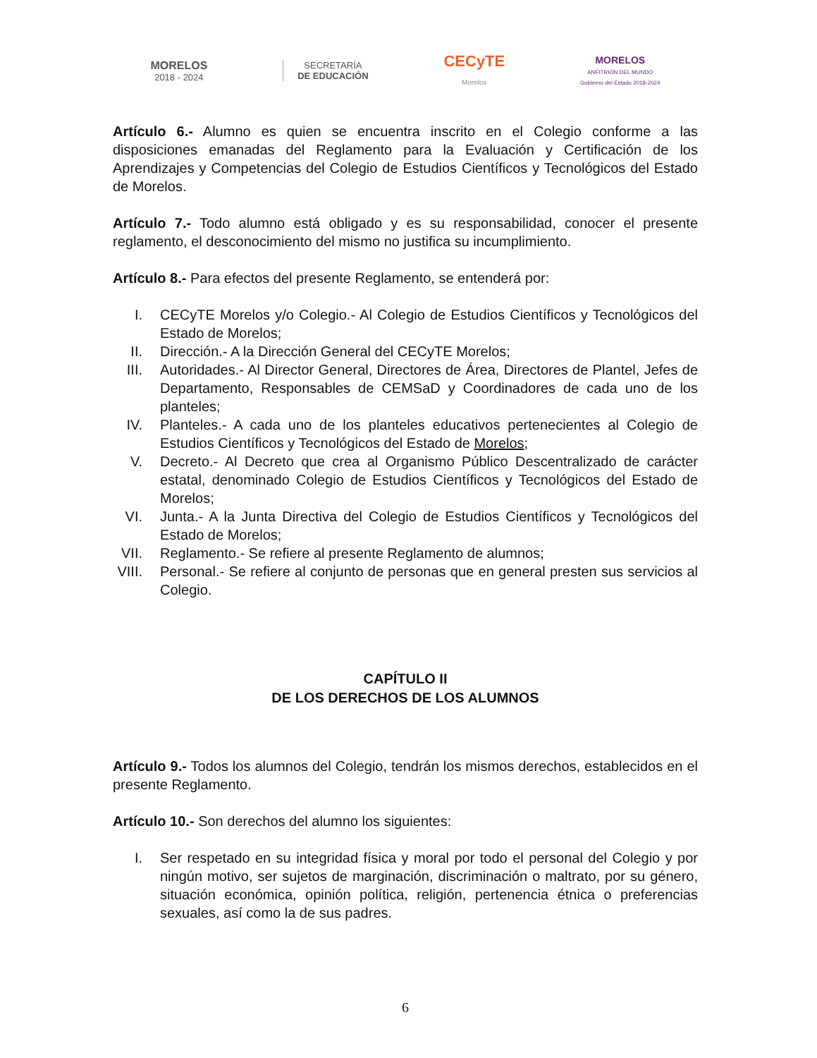MORELOS
2018 - 2024
SECRETARÍA
DE EDUCACIÓN
CECyTE
Morelos
MORELOS
ANFITRIÓN DEL MUNDO
Gobierno del Estado 2018-2024
Artículo 6.- Alumno es quien se encuentra inscrito en el Colegio conforme a las disposiciones emanadas del Reglamento para la Evaluación y Certificación de los Aprendizajes y Competencias del Colegio de Estudios Científicos y Tecnológicos del Estado de Morelos.
Artículo 7.- Todo alumno está obligado y es su responsabilidad, conocer el presente reglamento, el desconocimiento del mismo no justifica su incumplimiento.
Artículo 8.- Para efectos del presente Reglamento, se entenderá por:
I. CECyTE Morelos y/o Colegio.- Al Colegio de Estudios Científicos y Tecnológicos del Estado de Morelos;
II. Dirección.- A la Dirección General del CECyTE Morelos;
III. Autoridades.- Al Director General, Directores de Área, Directores de Plantel, Jefes de Departamento, Responsables de CEMSaD y Coordinadores de cada uno de los planteles;
IV. Planteles.- A cada uno de los planteles educativos pertenecientes al Colegio de Estudios Científicos y Tecnológicos del Estado de Morelos;
V. Decreto.- Al Decreto que crea al Organismo Público Descentralizado de carácter estatal, denominado Colegio de Estudios Científicos y Tecnológicos del Estado de Morelos;
VI. Junta.- A la Junta Directiva del Colegio de Estudios Científicos y Tecnológicos del Estado de Morelos;
VII. Reglamento.- Se refiere al presente Reglamento de alumnos;
VIII. Personal.- Se refiere al conjunto de personas que en general presten sus servicios al Colegio.
CAPÍTULO II
DE LOS DERECHOS DE LOS ALUMNOS
Artículo 9.- Todos los alumnos del Colegio, tendrán los mismos derechos, establecidos en el presente Reglamento.
Artículo 10.- Son derechos del alumno los siguientes:
I. Ser respetado en su integridad física y moral por todo el personal del Colegio y por ningún motivo, ser sujetos de marginación, discriminación o maltrato, por su género, situación económica, opinión política, religión, pertenencia étnica o preferencias sexuales, así como la de sus padres.
6